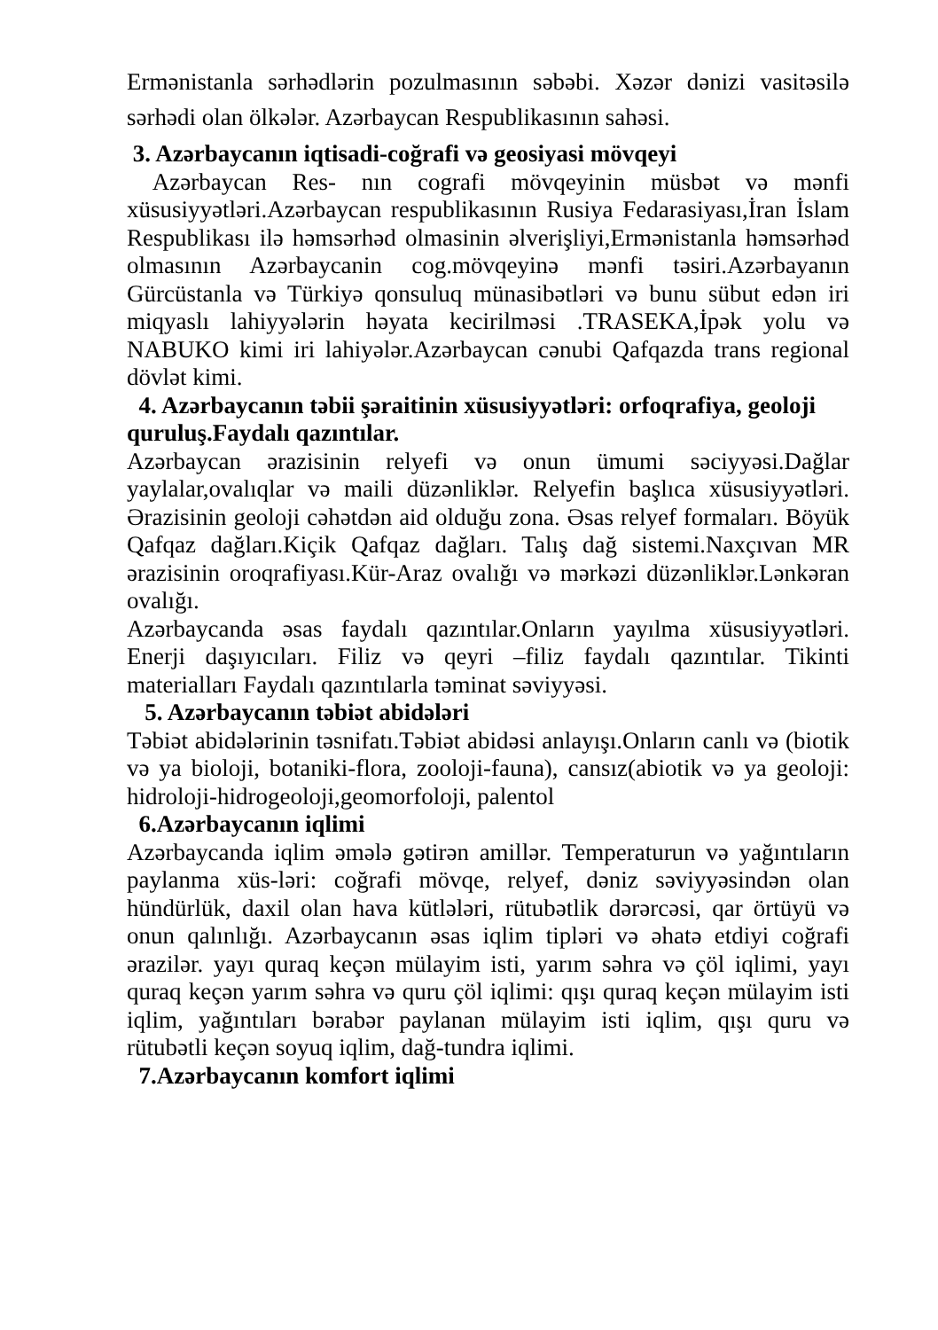Ermənistanla sərhədlərin pozulmasının səbəbi. Xəzər dənizi vasitəsilə sərhədi olan ölkələr. Azərbaycan Respublikasının sahəsi.
3. Azərbaycanın iqtisadi-coğrafi və geosiyasi mövqeyi
Azərbaycan Res- nın cografi mövqeyinin müsbət və mənfi xüsusiyyətləri.Azərbaycan respublikasının Rusiya Fedarasiyası,İran İslam Respublikası ilə həmsərhəd olmasinin əlverişliyi,Ermənistanla həmsərhəd olmasının Azərbaycanin cog.mövqeyinə mənfi təsiri.Azərbayanın Gürcüstanla və Türkiyə qonsuluq münasibətləri və bunu sübut edən iri miqyaslı lahiyyələrin həyata kecirilməsi .TRASEKA,İpək yolu və NABUKO kimi iri lahiyələr.Azərbaycan cənubi Qafqazda trans regional dövlət kimi.
4. Azərbaycanın təbii şəraitinin xüsusiyyətləri: orfoqrafiya, geoloji quruluş.Faydalı qazıntılar.
Azərbaycan ərazisinin relyefi və onun ümumi səciyyəsi.Dağlar yaylalar,ovalıqlar və maili düzənliklər. Relyefin başlıca xüsusiyyətləri. Ərazisinin geoloji cəhətdən aid olduğu zona. Əsas relyef formaları. Böyük Qafqaz dağları.Kiçik Qafqaz dağları. Talış dağ sistemi.Naxçıvan MR ərazisinin oroqrafiyası.Kür-Araz ovalığı və mərkəzi düzənliklər.Lənkəran ovalığı.
Azərbaycanda əsas faydalı qazıntılar.Onların yayılma xüsusiyyətləri. Enerji daşıyıcıları. Filiz və qeyri –filiz faydalı qazıntılar. Tikinti materialları Faydalı qazıntılarla təminat səviyyəsi.
5. Azərbaycanın təbiət abidələri
Təbiət abidələrinin təsnifatı.Təbiət abidəsi anlayışı.Onların canlı və (biotik və ya bioloji, botaniki-flora, zooloji-fauna), cansız(abiotik və ya geoloji: hidroloji-hidrogeoloji,geomorfoloji, palentol
6.Azərbaycanın iqlimi
Azərbaycanda iqlim əmələ gətirən amillər. Temperaturun və yağıntıların paylanma xüs-ləri: coğrafi mövqe, relyef, dəniz səviyyəsindən olan hündürlük, daxil olan hava kütlələri, rütubətlik dərərcəsi, qar örtüyü və onun qalınlığı. Azərbaycanın əsas iqlim tipləri və əhatə etdiyi coğrafi ərazilər. yayı quraq keçən mülayim isti, yarım səhra və çöl iqlimi, yayı quraq keçən yarım səhra və quru çöl iqlimi: qışı quraq keçən mülayim isti iqlim, yağıntıları bərabər paylanan mülayim isti iqlim, qışı quru və rütubətli keçən soyuq iqlim, dağ-tundra iqlimi.
7.Azərbaycanın komfort iqlimi